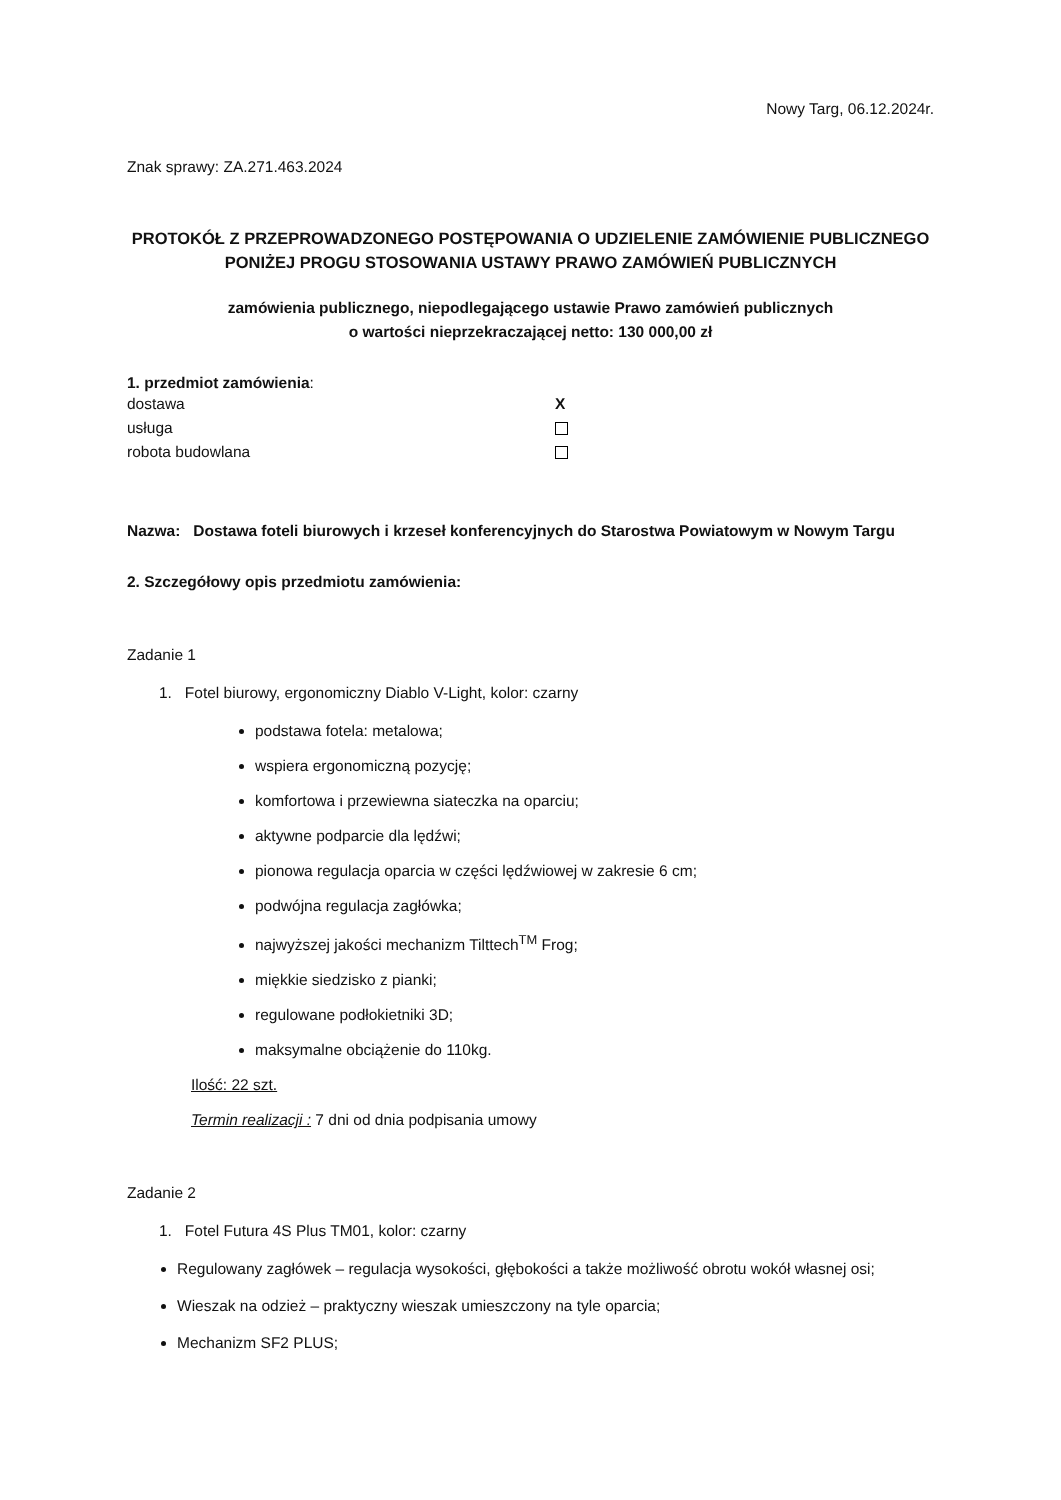Nowy Targ, 06.12.2024r.
Znak sprawy: ZA.271.463.2024
PROTOKÓŁ Z PRZEPROWADZONEGO POSTĘPOWANIA O UDZIELENIE ZAMÓWIENIE PUBLICZNEGO PONIŻEJ PROGU STOSOWANIA USTAWY PRAWO ZAMÓWIEŃ PUBLICZNYCH
zamówienia publicznego, niepodlegającego ustawie Prawo zamówień publicznych
o wartości nieprzekraczającej netto: 130 000,00 zł
1. przedmiot zamówienia:
dostawa X
usługa
robota budowlana
Nazwa: Dostawa foteli biurowych i krzeseł konferencyjnych do Starostwa Powiatowym w Nowym Targu
2. Szczegółowy opis przedmiotu zamówienia:
Zadanie 1
1. Fotel biurowy, ergonomiczny Diablo V-Light, kolor: czarny
podstawa fotela: metalowa;
wspiera ergonomiczną pozycję;
komfortowa i przewiewna siateczka na oparciu;
aktywne podparcie dla lędźwi;
pionowa regulacja oparcia w części lędźwiowej w zakresie 6 cm;
podwójna regulacja zagłówka;
najwyższej jakości mechanizm Tilttech<sup>TM</sup> Frog;
miękkie siedzisko z pianki;
regulowane podłokietniki 3D;
maksymalne obciążenie do 110kg.
Ilość: 22 szt.
Termin realizacji : 7 dni od dnia podpisania umowy
Zadanie 2
1. Fotel Futura 4S Plus TM01, kolor: czarny
Regulowany zagłówek – regulacja wysokości, głębokości a także możliwość obrotu wokół własnej osi;
Wieszak na odzież – praktyczny wieszak umieszczony na tyle oparcia;
Mechanizm SF2 PLUS;